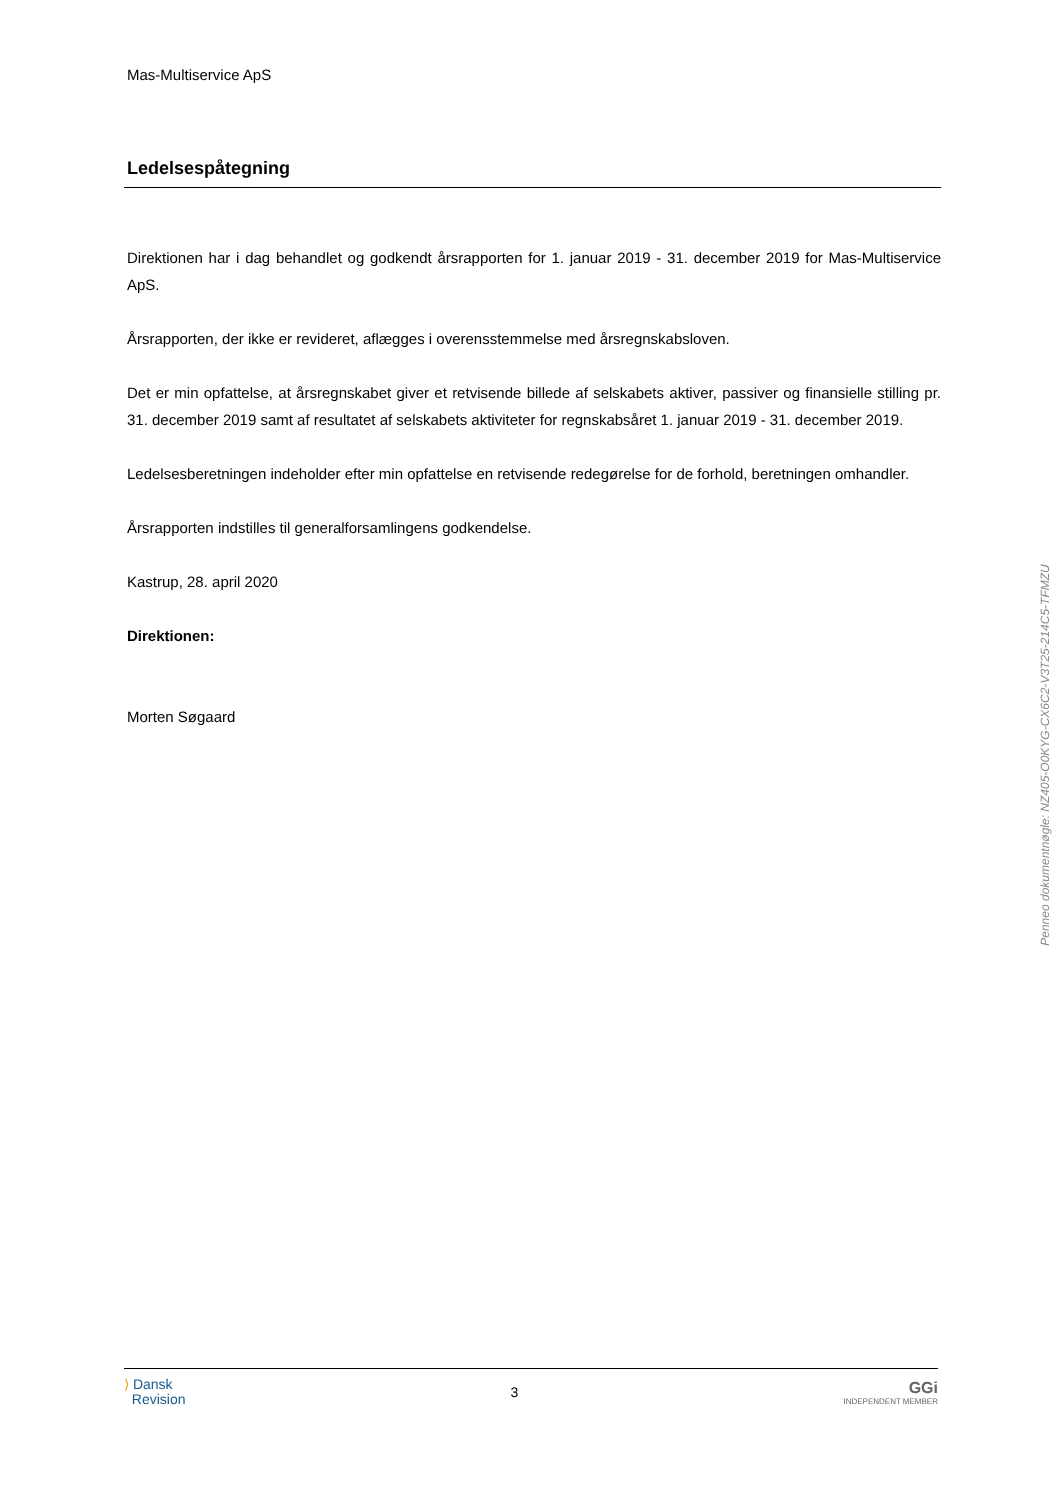Mas-Multiservice ApS
Ledelsespåtegning
Direktionen har i dag behandlet og godkendt årsrapporten for 1. januar 2019 - 31. december 2019 for Mas-Multiservice ApS.
Årsrapporten, der ikke er revideret, aflægges i overensstemmelse med årsregnskabsloven.
Det er min opfattelse, at årsregnskabet giver et retvisende billede af selskabets aktiver, passiver og finansielle stilling pr. 31. december 2019 samt af resultatet af selskabets aktiviteter for regnskabsåret 1. januar 2019 - 31. december 2019.
Ledelsesberetningen indeholder efter min opfattelse en retvisende redegørelse for de forhold, beretningen omhandler.
Årsrapporten indstilles til generalforsamlingens godkendelse.
Kastrup, 28. april 2020
Direktionen:
Morten Søgaard
⟩ Dansk
Revision
3
GGi
INDEPENDENT MEMBER
Penneo dokumentnøgle: NZ405-O0KYG-CX6C2-V3T25-214C5-TFMZU